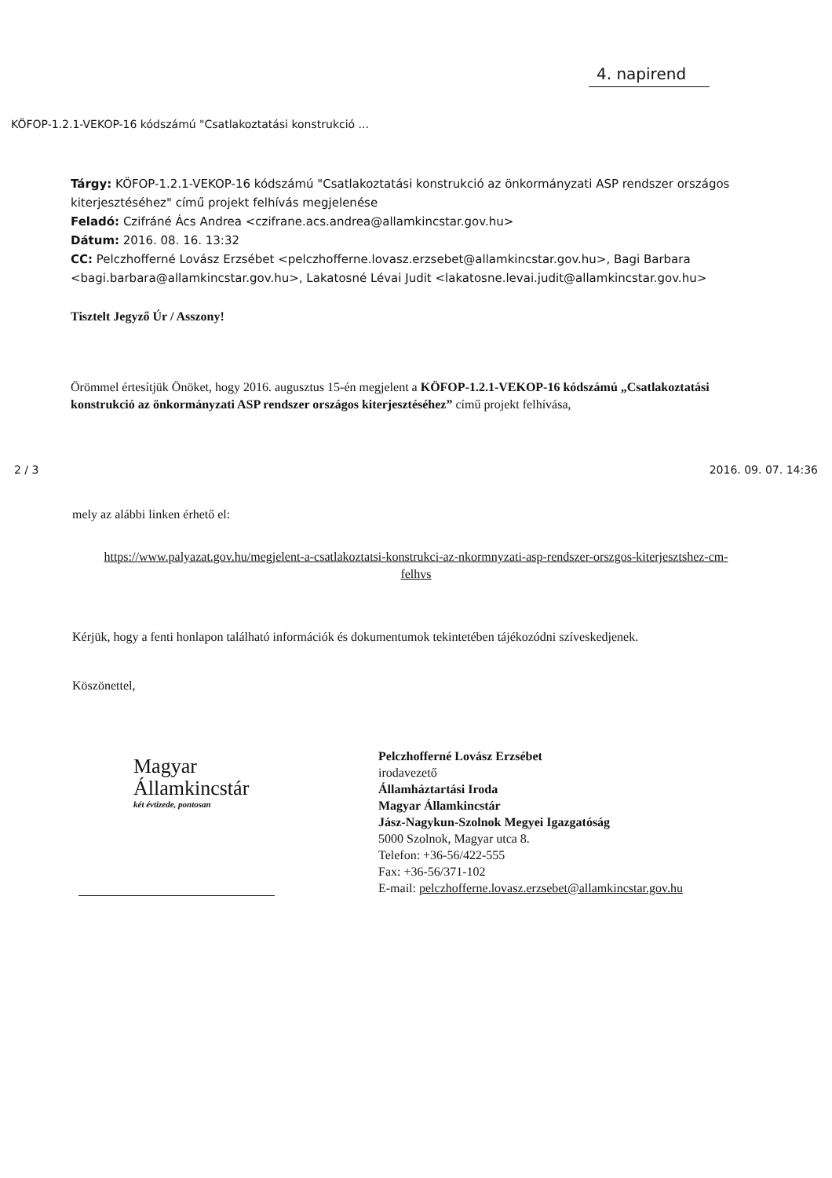4. napirend
KÖFOP-1.2.1-VEKOP-16 kódszámú "Csatlakoztatási konstrukció ...
Tárgy: KÖFOP-1.2.1-VEKOP-16 kódszámú "Csatlakoztatási konstrukció az önkormányzati ASP rendszer országos kiterjesztéséhez" című projekt felhívás megjelenése
Feladó: Czifráné Ács Andrea <czifrane.acs.andrea@allamkincstar.gov.hu>
Dátum: 2016. 08. 16. 13:32
CC: Pelczhofferné Lovász Erzsébet <pelczhofferne.lovasz.erzsebet@allamkincstar.gov.hu>, Bagi Barbara <bagi.barbara@allamkincstar.gov.hu>, Lakatosné Lévai Judit <lakatosne.levai.judit@allamkincstar.gov.hu>
Tisztelt Jegyző Úr / Asszony!
Örömmel értesítjük Önöket, hogy 2016. augusztus 15-én megjelent a KÖFOP-1.2.1-VEKOP-16 kódszámú „Csatlakoztatási konstrukció az önkormányzati ASP rendszer országos kiterjesztéséhez” című projekt felhívása,
2 / 3 2016. 09. 07. 14:36
mely az alábbi linken érhető el:
https://www.palyazat.gov.hu/megjelent-a-csatlakoztatsi-konstrukci-az-nkormnyzati-asp-rendszer-orszgos-kiterjesztshez-cm-felhvs
Kérjük, hogy a fenti honlapon található információk és dokumentumok tekintetében tájékozódni szíveskedjenek.
Köszönettel,
Magyar
Államkincstár
két évtizede, pontosan
Pelczhofferné Lovász Erzsébet
irodavezető
Államháztartási Iroda
Magyar Államkincstár
Jász-Nagykun-Szolnok Megyei Igazgatóság
5000 Szolnok, Magyar utca 8.
Telefon: +36-56/422-555
Fax: +36-56/371-102
E-mail: pelczhofferne.lovasz.erzsebet@allamkincstar.gov.hu